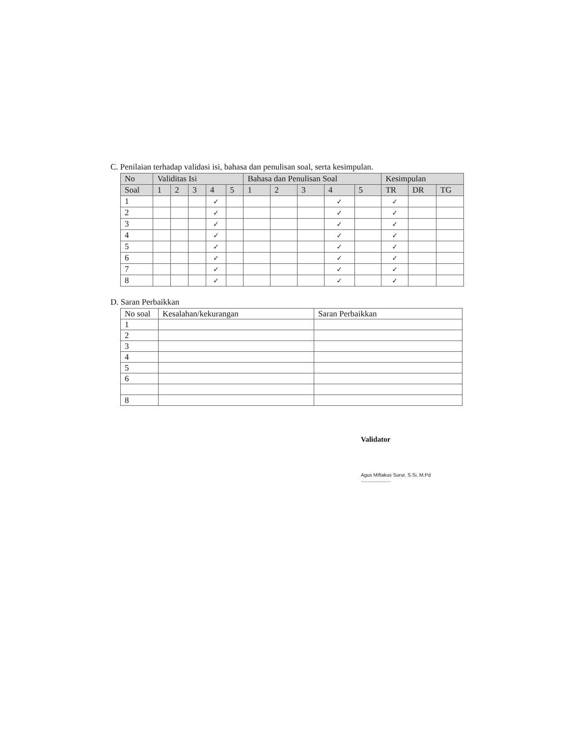C. Penilaian terhadap validasi isi, bahasa dan penulisan soal, serta kesimpulan.
| No | Validitas Isi | | | | | Bahasa dan Penulisan Soal | | | | | Kesimpulan | | |
| --- | --- | --- | --- | --- | --- | --- | --- | --- | --- | --- | --- | --- | --- |
| Soal | 1 | 2 | 3 | 4 | 5 | 1 | 2 | 3 | 4 | 5 | TR | DR | TG |
| 1 | | | | ✓ | | | | | ✓ | | ✓ | | |
| 2 | | | | ✓ | | | | | ✓ | | ✓ | | |
| 3 | | | | ✓ | | | | | ✓ | | ✓ | | |
| 4 | | | | ✓ | | | | | ✓ | | ✓ | | |
| 5 | | | | ✓ | | | | | ✓ | | ✓ | | |
| 6 | | | | ✓ | | | | | ✓ | | ✓ | | |
| 7 | | | | ✓ | | | | | ✓ | | ✓ | | |
| 8 | | | | ✓ | | | | | ✓ | | ✓ | | |
D. Saran Perbaikkan
| No soal | Kesalahan/kekurangan | Saran Perbaikkan |
| 1 | | |
| 2 | | |
| 3 | | |
| 4 | | |
| 5 | | |
| 6 | | |
| 8 | | |
Validator
Agus Miftakus Surur, S.Si, M.Pd
......................